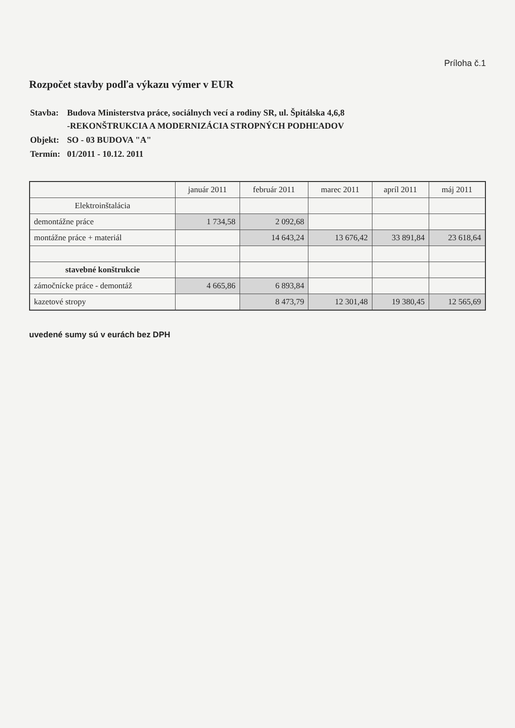Príloha č.1
Rozpočet stavby podľa výkazu výmer v EUR
| Stavba: | Budova Ministerstva práce, sociálnych vecí a rodiny SR, ul. Špitálska 4,6,8 -REKONŠTRUKCIA A MODERNIZÁCIA STROPNÝCH PODHĽADOV |
| Objekt: | SO - 03 BUDOVA "A" |
| Termín: | 01/2011 - 10.12. 2011 |
| | január 2011 | február 2011 | marec 2011 | apríl 2011 | máj 2011 |
| --- | --- | --- | --- | --- | --- |
| Elektroinštalácia | | | | | |
| demontážne práce | 1 734,58 | 2 092,68 | | | |
| montážne práce + materiál | | 14 643,24 | 13 676,42 | 33 891,84 | 23 618,64 |
| stavebné konštrukcie | | | | | |
| zámočnícke práce - demontáž | 4 665,86 | 6 893,84 | | | |
| kazetové stropy | | 8 473,79 | 12 301,48 | 19 380,45 | 12 565,69 |
uvedené sumy sú v eurách bez DPH